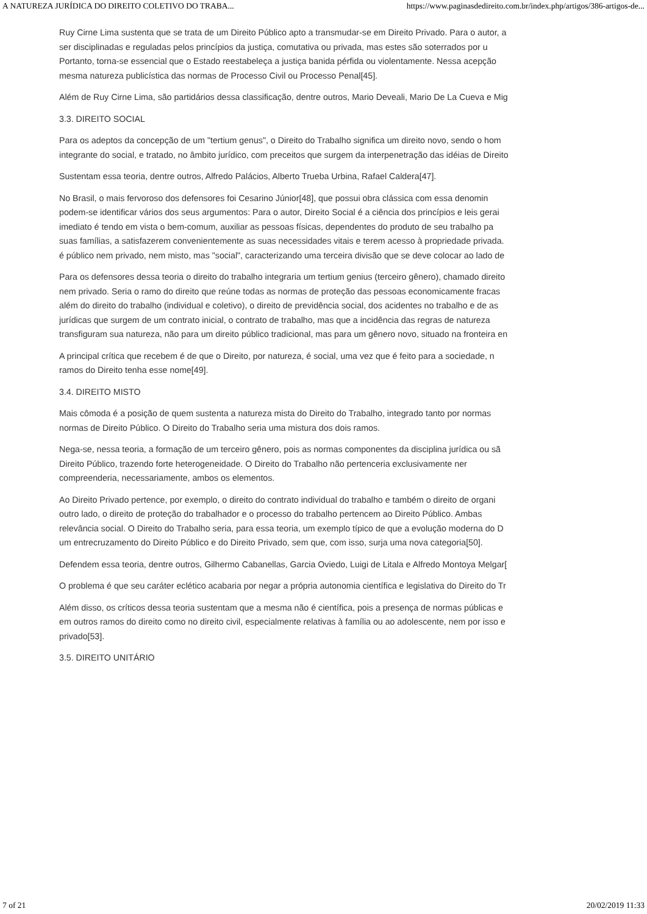A NATUREZA JURÍDICA DO DIREITO COLETIVO DO TRABA... https://www.paginasdedireito.com.br/index.php/artigos/386-artigos-de...
Ruy Cirne Lima sustenta que se trata de um Direito Público apto a transmudar-se em Direito Privado. Para o autor, a
ser disciplinadas e reguladas pelos princípios da justiça, comutativa ou privada, mas estes são soterrados por u
Portanto, torna-se essencial que o Estado reestabeleça a justiça banida pérfida ou violentamente. Nessa acepção
mesma natureza publicística das normas de Processo Civil ou Processo Penal[45].
Além de Ruy Cirne Lima, são partidários dessa classificação, dentre outros, Mario Deveali, Mario De La Cueva e Mig
3.3. DIREITO SOCIAL
Para os adeptos da concepção de um "tertium genus", o Direito do Trabalho significa um direito novo, sendo o hom
integrante do social, e tratado, no âmbito jurídico, com preceitos que surgem da interpenetração das idéias de Direito
Sustentam essa teoria, dentre outros, Alfredo Palácios, Alberto Trueba Urbina, Rafael Caldera[47].
No Brasil, o mais fervoroso dos defensores foi Cesarino Júnior[48], que possui obra clássica com essa denomin
podem-se identificar vários dos seus argumentos: Para o autor, Direito Social é a ciência dos princípios e leis gerai
imediato é tendo em vista o bem-comum, auxiliar as pessoas físicas, dependentes do produto de seu trabalho pa
suas famílias, a satisfazerem convenientemente as suas necessidades vitais e terem acesso à propriedade privada.
é público nem privado, nem misto, mas "social", caracterizando uma terceira divisão que se deve colocar ao lado de
Para os defensores dessa teoria o direito do trabalho integraria um tertium genius (terceiro gênero), chamado direito
nem privado. Seria o ramo do direito que reúne todas as normas de proteção das pessoas economicamente fracas
além do direito do trabalho (individual e coletivo), o direito de previdência social, dos acidentes no trabalho e de as
jurídicas que surgem de um contrato inicial, o contrato de trabalho, mas que a incidência das regras de natureza
transfiguram sua natureza, não para um direito público tradicional, mas para um gênero novo, situado na fronteira en
A principal crítica que recebem é de que o Direito, por natureza, é social, uma vez que é feito para a sociedade, n
ramos do Direito tenha esse nome[49].
3.4. DIREITO MISTO
Mais cômoda é a posição de quem sustenta a natureza mista do Direito do Trabalho, integrado tanto por normas
normas de Direito Público. O Direito do Trabalho seria uma mistura dos dois ramos.
Nega-se, nessa teoria, a formação de um terceiro gênero, pois as normas componentes da disciplina jurídica ou sã
Direito Público, trazendo forte heterogeneidade. O Direito do Trabalho não pertenceria exclusivamente ner
compreenderia, necessariamente, ambos os elementos.
Ao Direito Privado pertence, por exemplo, o direito do contrato individual do trabalho e também o direito de organi
outro lado, o direito de proteção do trabalhador e o processo do trabalho pertencem ao Direito Público. Ambas
relevância social. O Direito do Trabalho seria, para essa teoria, um exemplo típico de que a evolução moderna do D
um entrecruzamento do Direito Público e do Direito Privado, sem que, com isso, surja uma nova categoria[50].
Defendem essa teoria, dentre outros, Gilhermo Cabanellas, Garcia Oviedo, Luigi de Litala e Alfredo Montoya Melgar[
O problema é que seu caráter eclético acabaria por negar a própria autonomia científica e legislativa do Direito do Tr
Além disso, os críticos dessa teoria sustentam que a mesma não é científica, pois a presença de normas públicas e
em outros ramos do direito como no direito civil, especialmente relativas à família ou ao adolescente, nem por isso e
privado[53].
3.5. DIREITO UNITÁRIO
7 of 21 20/02/2019 11:33